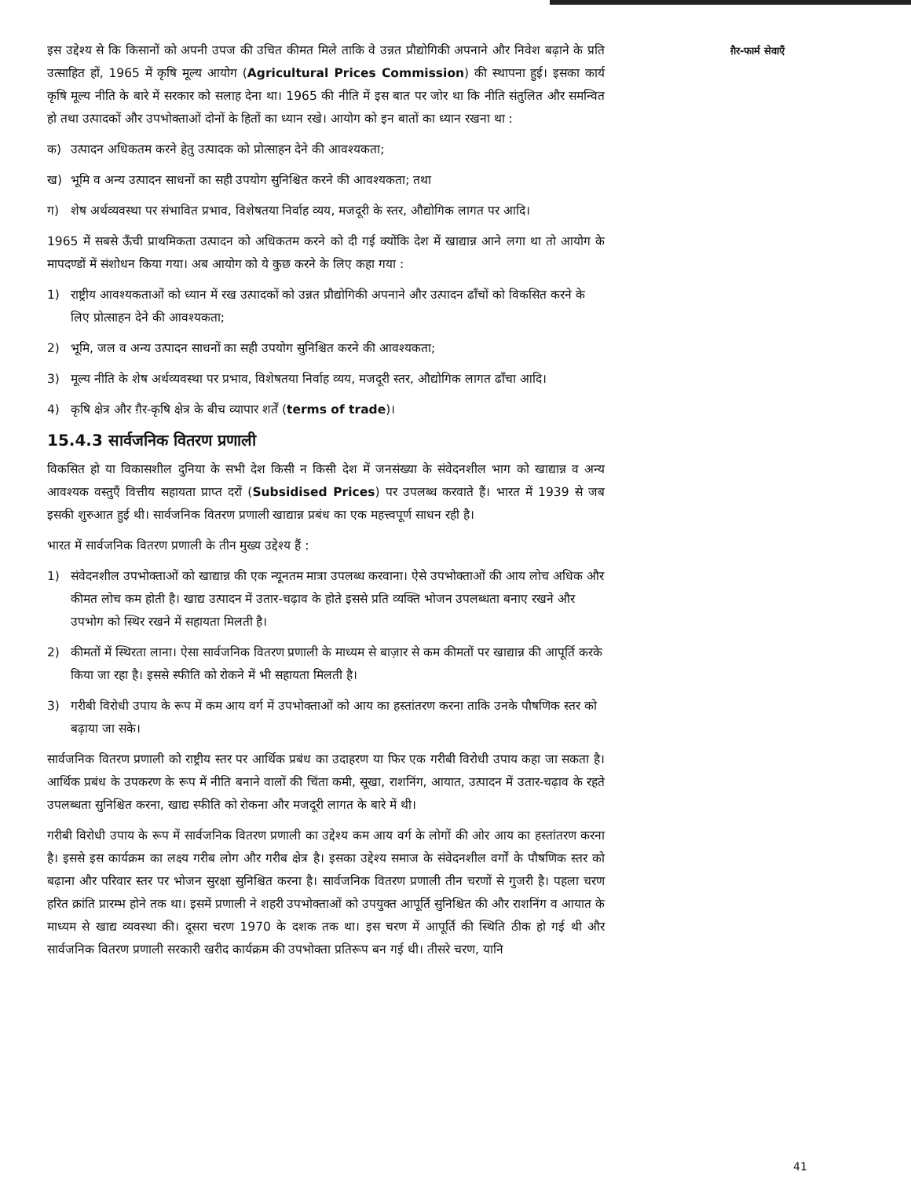ग़ैर-फार्म सेवाएँ
इस उद्देश्य से कि किसानों को अपनी उपज की उचित कीमत मिले ताकि वे उन्नत प्रौद्योगिकी अपनाने और निवेश बढ़ाने के प्रति उत्साहित हों, 1965 में कृषि मूल्य आयोग (Agricultural Prices Commission) की स्थापना हुई। इसका कार्य कृषि मूल्य नीति के बारे में सरकार को सलाह देना था। 1965 की नीति में इस बात पर जोर था कि नीति संतुलित और समन्वित हो तथा उत्पादकों और उपभोक्ताओं दोनों के हितों का ध्यान रखे। आयोग को इन बातों का ध्यान रखना था :
क) उत्पादन अधिकतम करने हेतु उत्पादक को प्रोत्साहन देने की आवश्यकता;
ख) भूमि व अन्य उत्पादन साधनों का सही उपयोग सुनिश्चित करने की आवश्यकता; तथा
ग) शेष अर्थव्यवस्था पर संभावित प्रभाव, विशेषतया निर्वाह व्यय, मजदूरी के स्तर, औद्योगिक लागत पर आदि।
1965 में सबसे ऊँची प्राथमिकता उत्पादन को अधिकतम करने को दी गई क्योंकि देश में खाद्यान्न आने लगा था तो आयोग के मापदण्डों में संशोधन किया गया। अब आयोग को ये कुछ करने के लिए कहा गया :
1) राष्ट्रीय आवश्यकताओं को ध्यान में रख उत्पादकों को उन्नत प्रौद्योगिकी अपनाने और उत्पादन ढाँचों को विकसित करने के लिए प्रोत्साहन देने की आवश्यकता;
2) भूमि, जल व अन्य उत्पादन साधनों का सही उपयोग सुनिश्चित करने की आवश्यकता;
3) मूल्य नीति के शेष अर्थव्यवस्था पर प्रभाव, विशेषतया निर्वाह व्यय, मजदूरी स्तर, औद्योगिक लागत ढाँचा आदि।
4) कृषि क्षेत्र और ग़ैर-कृषि क्षेत्र के बीच व्यापार शर्तें (terms of trade)।
15.4.3 सार्वजनिक वितरण प्रणाली
विकसित हो या विकासशील दुनिया के सभी देश किसी न किसी देश में जनसंख्या के संवेदनशील भाग को खाद्यान्न व अन्य आवश्यक वस्तुएँ वित्तीय सहायता प्राप्त दरों (Subsidised Prices) पर उपलब्ध करवाते हैं। भारत में 1939 से जब इसकी शुरुआत हुई थी। सार्वजनिक वितरण प्रणाली खाद्यान्न प्रबंध का एक महत्त्वपूर्ण साधन रही है।
भारत में सार्वजनिक वितरण प्रणाली के तीन मुख्य उद्देश्य हैं :
1) संवेदनशील उपभोक्ताओं को खाद्यान्न की एक न्यूनतम मात्रा उपलब्ध करवाना। ऐसे उपभोक्ताओं की आय लोच अधिक और कीमत लोच कम होती है। खाद्य उत्पादन में उतार-चढ़ाव के होते इससे प्रति व्यक्ति भोजन उपलब्धता बनाए रखने और उपभोग को स्थिर रखने में सहायता मिलती है।
2) कीमतों में स्थिरता लाना। ऐसा सार्वजनिक वितरण प्रणाली के माध्यम से बाज़ार से कम कीमतों पर खाद्यान्न की आपूर्ति करके किया जा रहा है। इससे स्फीति को रोकने में भी सहायता मिलती है।
3) गरीबी विरोधी उपाय के रूप में कम आय वर्ग में उपभोक्ताओं को आय का हस्तांतरण करना ताकि उनके पौषणिक स्तर को बढ़ाया जा सके।
सार्वजनिक वितरण प्रणाली को राष्ट्रीय स्तर पर आर्थिक प्रबंध का उदाहरण या फिर एक गरीबी विरोधी उपाय कहा जा सकता है। आर्थिक प्रबंध के उपकरण के रूप में नीति बनाने वालों की चिंता कमी, सूखा, राशनिंग, आयात, उत्पादन में उतार-चढ़ाव के रहते उपलब्धता सुनिश्चित करना, खाद्य स्फीति को रोकना और मजदूरी लागत के बारे में थी।
गरीबी विरोधी उपाय के रूप में सार्वजनिक वितरण प्रणाली का उद्देश्य कम आय वर्ग के लोगों की ओर आय का हस्तांतरण करना है। इससे इस कार्यक्रम का लक्ष्य गरीब लोग और गरीब क्षेत्र है। इसका उद्देश्य समाज के संवेदनशील वर्गों के पौषणिक स्तर को बढ़ाना और परिवार स्तर पर भोजन सुरक्षा सुनिश्चित करना है। सार्वजनिक वितरण प्रणाली तीन चरणों से गुजरी है। पहला चरण हरित क्रांति प्रारम्भ होने तक था। इसमें प्रणाली ने शहरी उपभोक्ताओं को उपयुक्त आपूर्ति सुनिश्चित की और राशनिंग व आयात के माध्यम से खाद्य व्यवस्था की। दूसरा चरण 1970 के दशक तक था। इस चरण में आपूर्ति की स्थिति ठीक हो गई थी और सार्वजनिक वितरण प्रणाली सरकारी खरीद कार्यक्रम की उपभोक्ता प्रतिरूप बन गई थी। तीसरे चरण, यानि
41